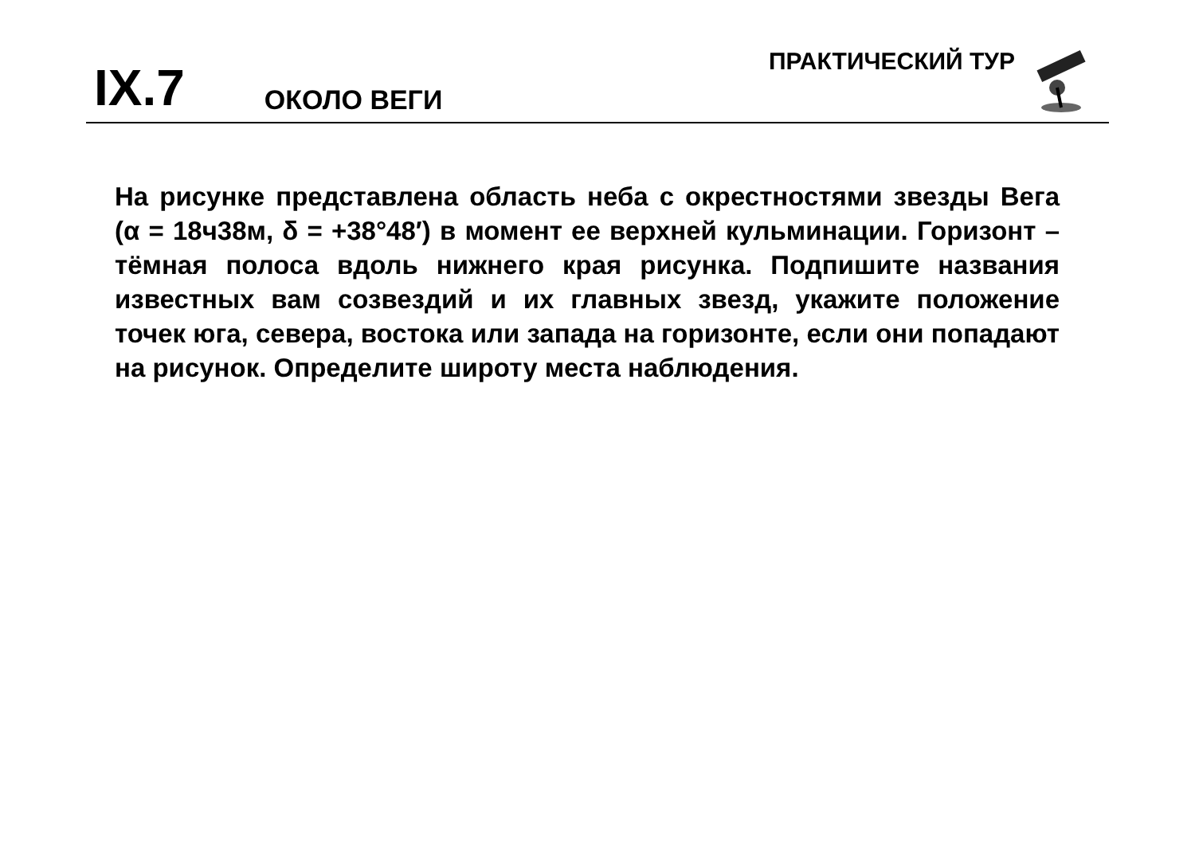IX.7
ОКОЛО ВЕГИ
ПРАКТИЧЕСКИЙ ТУР
На рисунке представлена область неба с окрестностями звезды Вега (α = 18ч38м, δ = +38°48′) в момент ее верхней кульминации. Горизонт – тёмная полоса вдоль нижнего края рисунка. Подпишите названия известных вам созвездий и их главных звезд, укажите положение точек юга, севера, востока или запада на горизонте, если они попадают на рисунок. Определите широту места наблюдения.